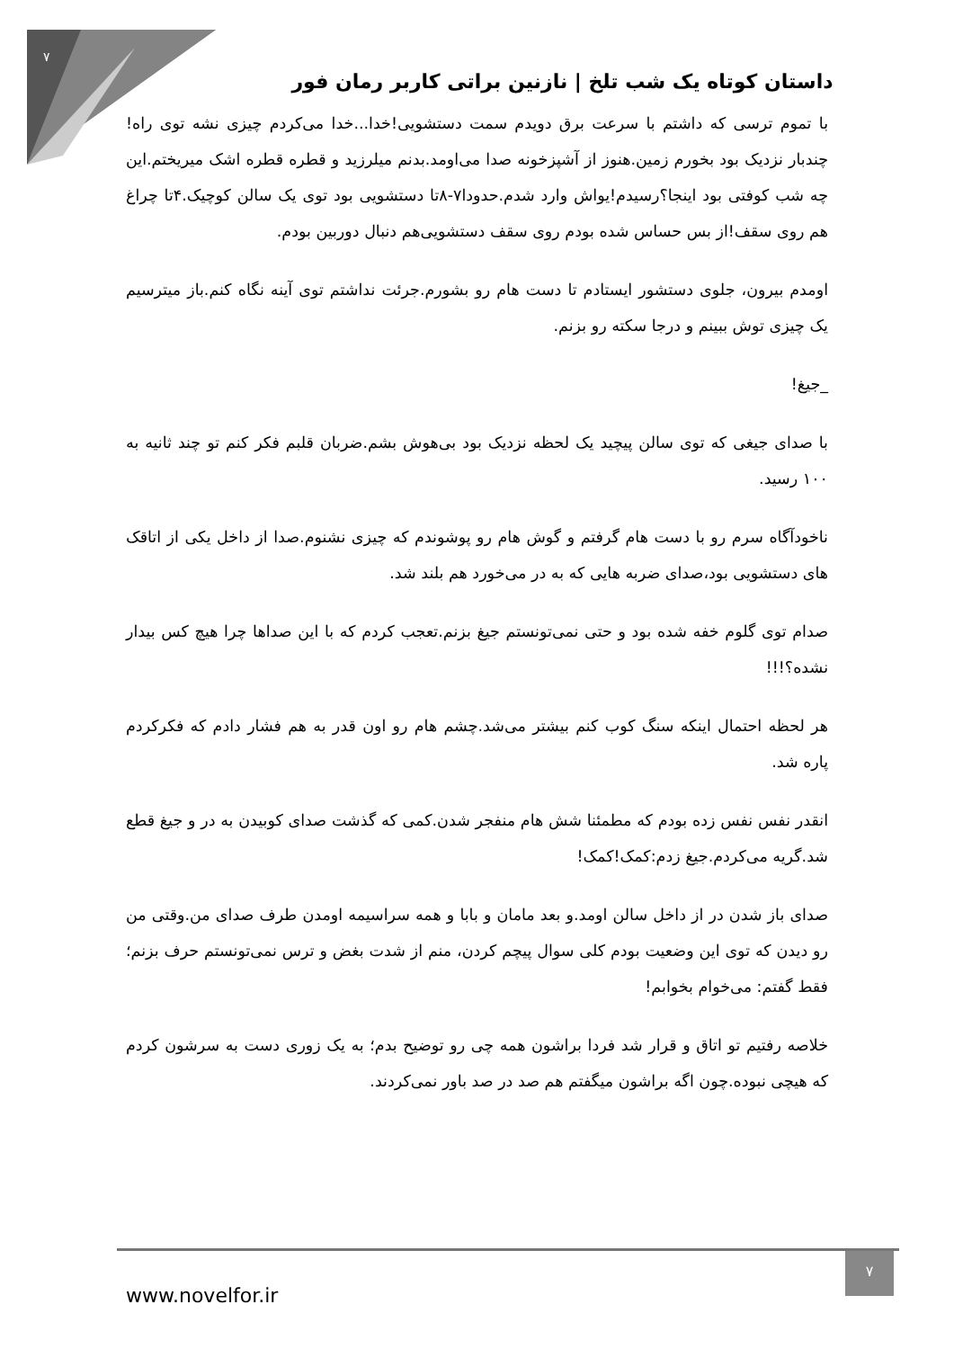۷
داستان کوتاه یک شب تلخ | نازنین براتی کاربر رمان فور
با تموم ترسی که داشتم با سرعت برق دویدم سمت دستشویی!خدا...خدا می‌کردم چیزی نشه توی راه!چندبار نزدیک بود بخورم زمین.هنوز از آشپزخونه صدا می‌اومد.بدنم میلرزید و قطره قطره اشک میریختم.این چه شب کوفتی بود اینجا؟رسیدم!یواش وارد شدم.حدودا۷-۸تا دستشویی بود توی یک سالن کوچیک.۴تا چراغ هم روی سقف!از بس حساس شده بودم روی سقف دستشویی‌هم دنبال دوربین بودم.
اومدم بیرون، جلوی دستشور ایستادم تا دست هام رو بشورم.جرئت نداشتم توی آینه نگاه کنم.باز میترسیم یک چیزی توش ببینم و درجا سکته رو بزنم.
_جیغ!
با صدای جیغی که توی سالن پیچید یک لحظه نزدیک بود بی‌هوش بشم.ضربان قلبم فکر کنم تو چند ثانیه به ۱۰۰ رسید.
ناخودآگاه سرم رو با دست هام گرفتم و گوش هام رو پوشوندم که چیزی نشنوم.صدا از داخل یکی از اتاقک های دستشویی بود،صدای ضربه هایی که به در می‌خورد هم بلند شد.
صدام توی گلوم خفه شده بود و حتی نمی‌تونستم جیغ بزنم.تعجب کردم که با این صداها چرا هیچ کس بیدار نشده؟!!!
هر لحظه احتمال اینکه سنگ کوب کنم بیشتر می‌شد.چشم هام رو اون قدر به هم فشار دادم که فکرکردم پاره شد.
انقدر نفس نفس زده بودم که مطمئنا شش هام منفجر شدن.کمی که گذشت صدای کوبیدن به در و جیغ قطع شد.گریه می‌کردم.جیغ زدم:کمک!کمک!
صدای باز شدن در از داخل سالن اومد.و بعد مامان و بابا و همه سراسیمه اومدن طرف صدای من.وقتی من رو دیدن که توی این وضعیت بودم کلی سوال پیچم کردن، منم از شدت بغض و ترس نمی‌تونستم حرف بزنم؛ فقط گفتم: می‌خوام بخوابم!
خلاصه رفتیم تو اتاق و قرار شد فردا براشون همه چی رو توضیح بدم؛ به یک زوری دست به سرشون کردم که هیچی نبوده.چون اگه براشون میگفتم هم صد در صد باور نمی‌کردند.
www.novelfor.ir
۷